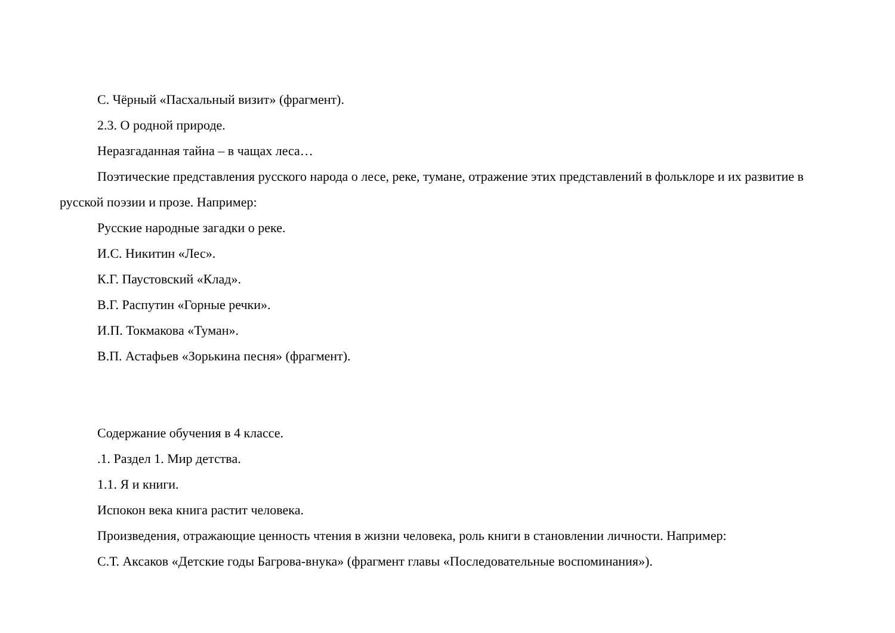С. Чёрный «Пасхальный визит» (фрагмент).
2.3. О родной природе.
Неразгаданная тайна – в чащах леса…
Поэтические представления русского народа о лесе, реке, тумане, отражение этих представлений в фольклоре и их развитие в русской поэзии и прозе. Например:
Русские народные загадки о реке.
И.С. Никитин «Лес».
К.Г. Паустовский «Клад».
В.Г. Распутин «Горные речки».
И.П. Токмакова «Туман».
В.П. Астафьев «Зорькина песня» (фрагмент).
Содержание обучения в 4 классе.
.1. Раздел 1. Мир детства.
1.1. Я и книги.
Испокон века книга растит человека.
Произведения, отражающие ценность чтения в жизни человека, роль книги в становлении личности. Например:
С.Т. Аксаков «Детские годы Багрова-внука» (фрагмент главы «Последовательные воспоминания»).